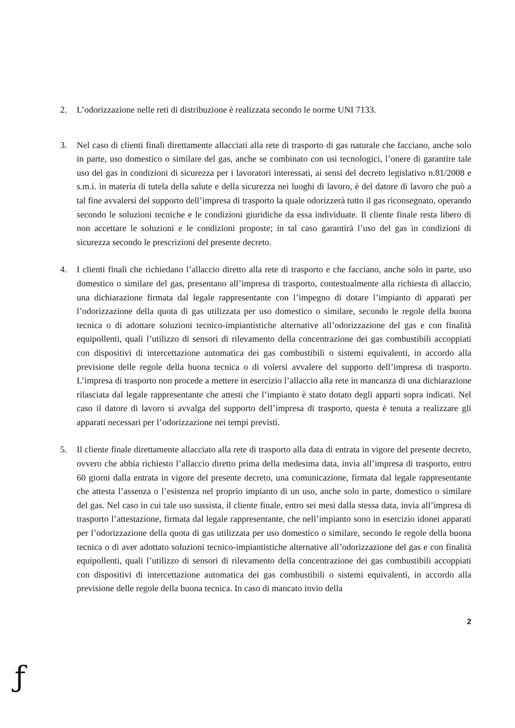2. L’odorizzazione nelle reti di distribuzione è realizzata secondo le norme UNI 7133.
3. Nel caso di clienti finali direttamente allacciati alla rete di trasporto di gas naturale che facciano, anche solo in parte, uso domestico o similare del gas, anche se combinato con usi tecnologici, l’onere di garantire tale uso del gas in condizioni di sicurezza per i lavoratori interessati, ai sensi del decreto legislativo n.81/2008 e s.m.i. in materia di tutela della salute e della sicurezza nei luoghi di lavoro, è del datore di lavoro che può a tal fine avvalersi del supporto dell’impresa di trasporto la quale odorizzerà tutto il gas riconsegnato, operando secondo le soluzioni tecniche e le condizioni giuridiche da essa individuate. Il cliente finale resta libero di non accettare le soluzioni e le condizioni proposte; in tal caso garantirà l’uso del gas in condizioni di sicurezza secondo le prescrizioni del presente decreto.
4. I clienti finali che richiedano l’allaccio diretto alla rete di trasporto e che facciano, anche solo in parte, uso domestico o similare del gas, presentano all’impresa di trasporto, contestualmente alla richiesta di allaccio, una dichiarazione firmata dal legale rappresentante con l’impegno di dotare l’impianto di apparati per l’odorizzazione della quota di gas utilizzata per uso domestico o similare, secondo le regole della buona tecnica o di adottare soluzioni tecnico-impiantistiche alternative all’odorizzazione del gas e con finalità equipollenti, quali l’utilizzo di sensori di rilevamento della concentrazione dei gas combustibili accoppiati con dispositivi di intercettazione automatica dei gas combustibili o sistemi equivalenti, in accordo alla previsione delle regole della buona tecnica o di volersi avvalere del supporto dell’impresa di trasporto. L’impresa di trasporto non procede a mettere in esercizio l’allaccio alla rete in mancanza di una dichiarazione rilasciata dal legale rappresentante che attesti che l’impianto è stato dotato degli apparti sopra indicati. Nel caso il datore di lavoro si avvalga del supporto dell’impresa di trasporto, questa è tenuta a realizzare gli apparati necessari per l’odorizzazione nei tempi previsti.
5. Il cliente finale direttamente allacciato alla rete di trasporto alla data di entrata in vigore del presente decreto, ovvero che abbia richiesto l’allaccio diretto prima della medesima data, invia all’impresa di trasporto, entro 60 giorni dalla entrata in vigore del presente decreto, una comunicazione, firmata dal legale rappresentante che attesta l’assenza o l’esistenza nel proprio impianto di un uso, anche solo in parte, domestico o similare del gas. Nel caso in cui tale uso sussista, il cliente finale, entro sei mesi dalla stessa data, invia all’impresa di trasporto l’attestazione, firmata dal legale rappresentante, che nell’impianto sono in esercizio idonei apparati per l’odorizzazione della quota di gas utilizzata per uso domestico o similare, secondo le regole della buona tecnica o di aver adottato soluzioni tecnico-impiantistiche alternative all’odorizzazione del gas e con finalità equipollenti, quali l’utilizzo di sensori di rilevamento della concentrazione dei gas combustibili accoppiati con dispositivi di intercettazione automatica dei gas combustibili o sistemi equivalenti, in accordo alla previsione delle regole della buona tecnica. In caso di mancato invio della
2
ƒ